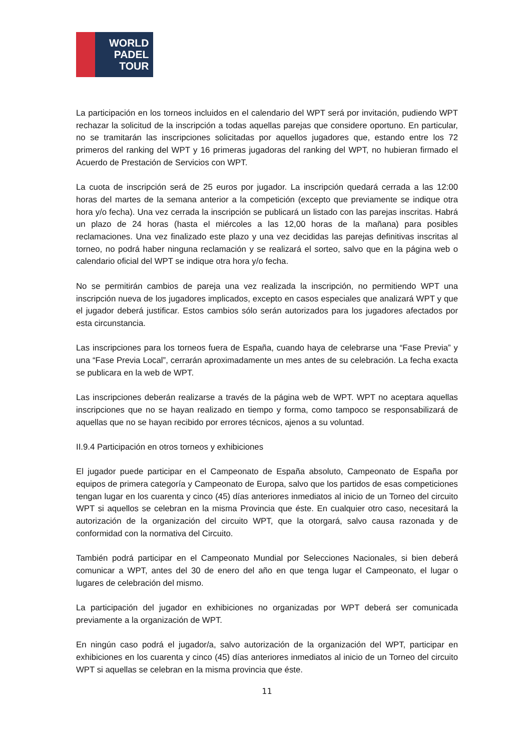WORLD
PADEL
TOUR
La participación en los torneos incluidos en el calendario del WPT será por invitación, pudiendo WPT rechazar la solicitud de la inscripción a todas aquellas parejas que considere oportuno. En particular, no se tramitarán las inscripciones solicitadas por aquellos jugadores que, estando entre los 72 primeros del ranking del WPT y 16 primeras jugadoras del ranking del WPT, no hubieran firmado el Acuerdo de Prestación de Servicios con WPT.
La cuota de inscripción será de 25 euros por jugador. La inscripción quedará cerrada a las 12:00 horas del martes de la semana anterior a la competición (excepto que previamente se indique otra hora y/o fecha). Una vez cerrada la inscripción se publicará un listado con las parejas inscritas. Habrá un plazo de 24 horas (hasta el miércoles a las 12,00 horas de la mañana) para posibles reclamaciones. Una vez finalizado este plazo y una vez decididas las parejas definitivas inscritas al torneo, no podrá haber ninguna reclamación y se realizará el sorteo, salvo que en la página web o calendario oficial del WPT se indique otra hora y/o fecha.
No se permitirán cambios de pareja una vez realizada la inscripción, no permitiendo WPT una inscripción nueva de los jugadores implicados, excepto en casos especiales que analizará WPT y que el jugador deberá justificar. Estos cambios sólo serán autorizados para los jugadores afectados por esta circunstancia.
Las inscripciones para los torneos fuera de España, cuando haya de celebrarse una “Fase Previa” y una “Fase Previa Local”, cerrarán aproximadamente un mes antes de su celebración. La fecha exacta se publicara en la web de WPT.
Las inscripciones deberán realizarse a través de la página web de WPT. WPT no aceptara aquellas inscripciones que no se hayan realizado en tiempo y forma, como tampoco se responsabilizará de aquellas que no se hayan recibido por errores técnicos, ajenos a su voluntad.
II.9.4 Participación en otros torneos y exhibiciones
El jugador puede participar en el Campeonato de España absoluto, Campeonato de España por equipos de primera categoría y Campeonato de Europa, salvo que los partidos de esas competiciones tengan lugar en los cuarenta y cinco (45) días anteriores inmediatos al inicio de un Torneo del circuito WPT si aquellos se celebran en la misma Provincia que éste. En cualquier otro caso, necesitará la autorización de la organización del circuito WPT, que la otorgará, salvo causa razonada y de conformidad con la normativa del Circuito.
También podrá participar en el Campeonato Mundial por Selecciones Nacionales, si bien deberá comunicar a WPT, antes del 30 de enero del año en que tenga lugar el Campeonato, el lugar o lugares de celebración del mismo.
La participación del jugador en exhibiciones no organizadas por WPT deberá ser comunicada previamente a la organización de WPT.
En ningún caso podrá el jugador/a, salvo autorización de la organización del WPT, participar en exhibiciones en los cuarenta y cinco (45) días anteriores inmediatos al inicio de un Torneo del circuito WPT si aquellas se celebran en la misma provincia que éste.
11